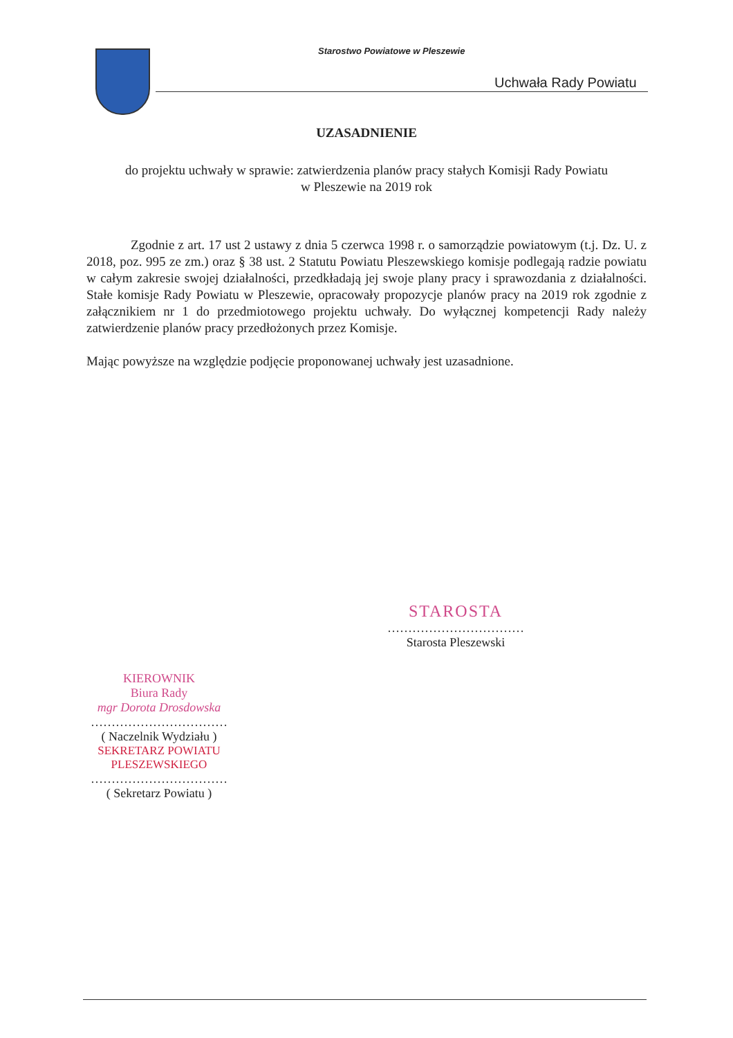Starostwo Powiatowe w Pleszewie
Uchwała Rady Powiatu
UZASADNIENIE
do projektu uchwały w sprawie: zatwierdzenia planów pracy stałych Komisji Rady Powiatu
w Pleszewie na 2019 rok
Zgodnie z art. 17 ust 2 ustawy z dnia 5 czerwca 1998 r. o samorządzie powiatowym (t.j. Dz. U. z 2018, poz. 995 ze zm.) oraz § 38 ust. 2 Statutu Powiatu Pleszewskiego komisje podlegają radzie powiatu w całym zakresie swojej działalności, przedkładają jej swoje plany pracy i sprawozdania z działalności. Stałe komisje Rady Powiatu w Pleszewie, opracowały propozycje planów pracy na 2019 rok zgodnie z załącznikiem nr 1 do przedmiotowego projektu uchwały. Do wyłącznej kompetencji Rady należy zatwierdzenie planów pracy przedłożonych przez Komisje.
Mając powyższe na względzie podjęcie proponowanej uchwały jest uzasadnione.
STAROSTA
……………………………
Starosta Pleszewski
KIEROWNIK
Biura Rady
mgr Dorota Drosdowska
……………………………
( Naczelnik Wydziału )
SEKRETARZ POWIATU
PLESZEWSKIEGO
……………………………
( Sekretarz Powiatu )